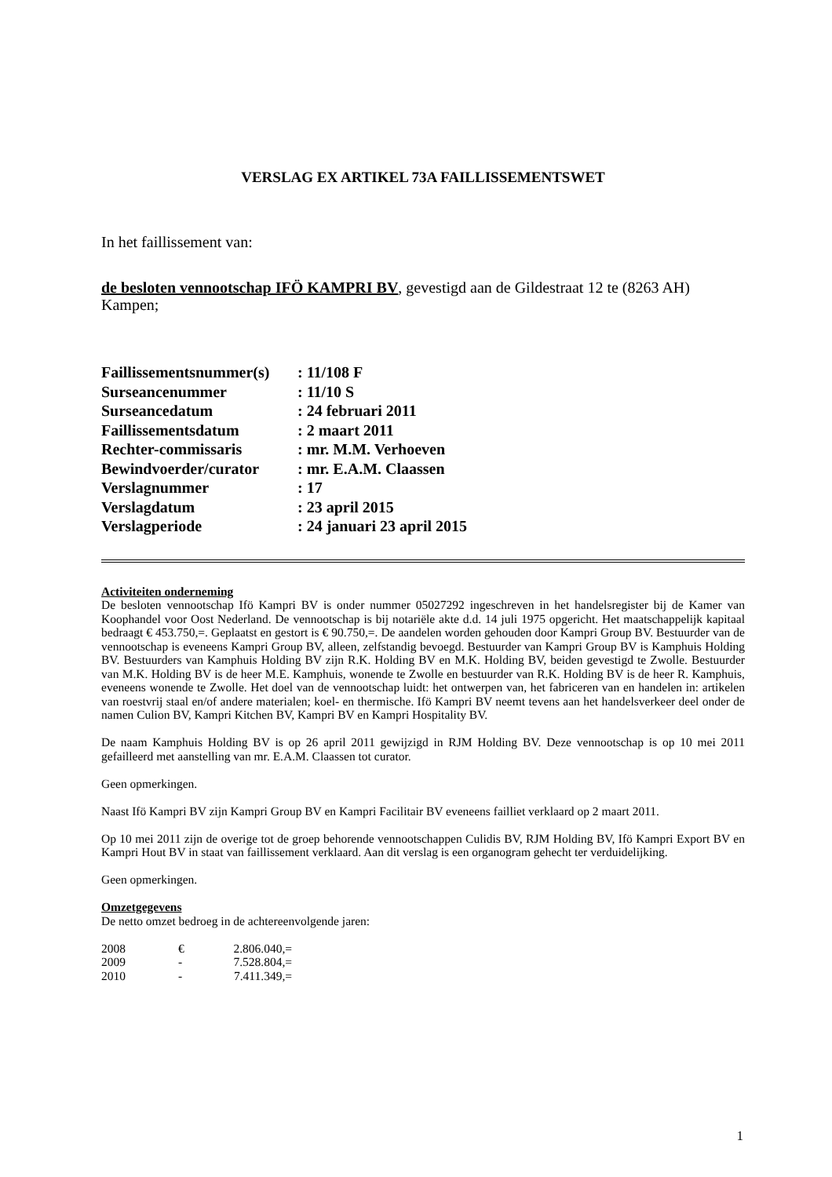VERSLAG EX ARTIKEL 73A FAILLISSEMENTSWET
In het faillissement van:
de besloten vennootschap IFÖ KAMPRI BV, gevestigd aan de Gildestraat 12 te (8263 AH) Kampen;
| Faillissementsnummer(s) | : 11/108 F |
| Surseancenummer | : 11/10 S |
| Surseancedatum | : 24 februari 2011 |
| Faillissementsdatum | : 2 maart 2011 |
| Rechter-commissaris | : mr. M.M. Verhoeven |
| Bewindvoerder/curator | : mr. E.A.M. Claassen |
| Verslagnummer | : 17 |
| Verslagdatum | : 23 april 2015 |
| Verslagperiode | : 24 januari 23 april 2015 |
Activiteiten onderneming
De besloten vennootschap Ifö Kampri BV is onder nummer 05027292 ingeschreven in het handelsregister bij de Kamer van Koophandel voor Oost Nederland. De vennootschap is bij notariële akte d.d. 14 juli 1975 opgericht. Het maatschappelijk kapitaal bedraagt € 453.750,=. Geplaatst en gestort is € 90.750,=. De aandelen worden gehouden door Kampri Group BV. Bestuurder van de vennootschap is eveneens Kampri Group BV, alleen, zelfstandig bevoegd. Bestuurder van Kampri Group BV is Kamphuis Holding BV. Bestuurders van Kamphuis Holding BV zijn R.K. Holding BV en M.K. Holding BV, beiden gevestigd te Zwolle. Bestuurder van M.K. Holding BV is de heer M.E. Kamphuis, wonende te Zwolle en bestuurder van R.K. Holding BV is de heer R. Kamphuis, eveneens wonende te Zwolle. Het doel van de vennootschap luidt: het ontwerpen van, het fabriceren van en handelen in: artikelen van roestvrij staal en/of andere materialen; koel- en thermische. Ifö Kampri BV neemt tevens aan het handelsverkeer deel onder de namen Culion BV, Kampri Kitchen BV, Kampri BV en Kampri Hospitality BV.
De naam Kamphuis Holding BV is op 26 april 2011 gewijzigd in RJM Holding BV. Deze vennootschap is op 10 mei 2011 gefailleerd met aanstelling van mr. E.A.M. Claassen tot curator.
Geen opmerkingen.
Naast Ifö Kampri BV zijn Kampri Group BV en Kampri Facilitair BV eveneens failliet verklaard op 2 maart 2011.
Op 10 mei 2011 zijn de overige tot de groep behorende vennootschappen Culidis BV, RJM Holding BV, Ifö Kampri Export BV en Kampri Hout BV in staat van faillissement verklaard. Aan dit verslag is een organogram gehecht ter verduidelijking.
Geen opmerkingen.
Omzetgegevens
De netto omzet bedroeg in de achtereenvolgende jaren:
| 2008 | € | 2.806.040,= |
| 2009 | - | 7.528.804,= |
| 2010 | - | 7.411.349,= |
1